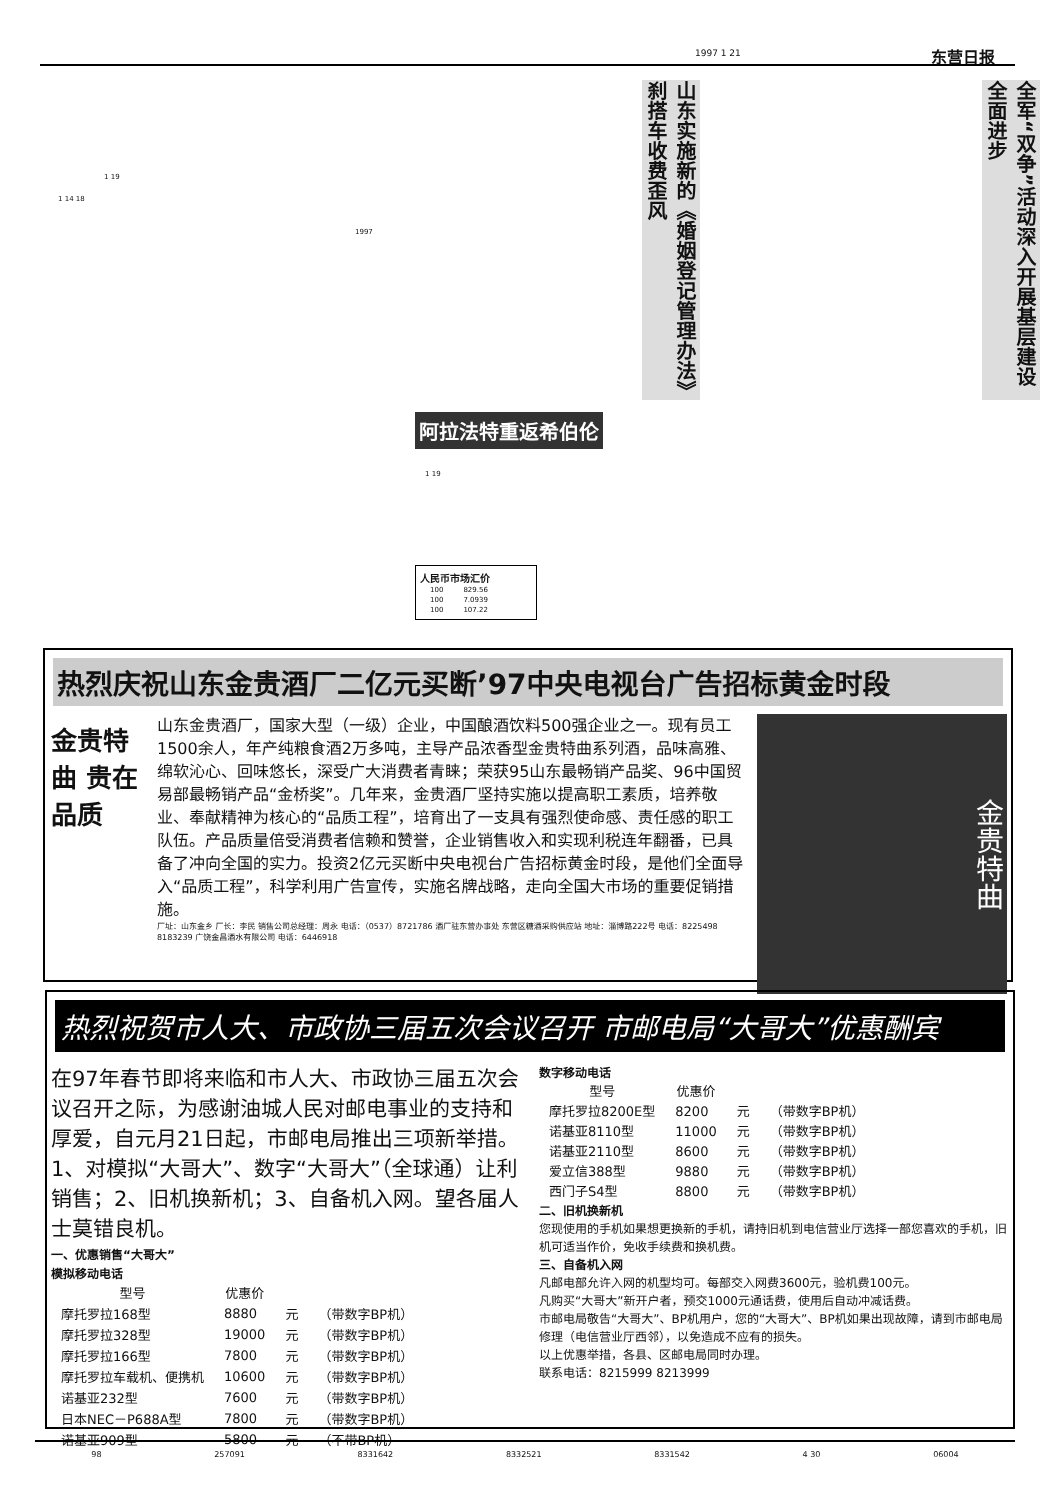1997 1 21 东营日报
全军“双争”活动深入开展基层建设全面进步
山东实施新的《婚姻登记管理办法》刹搭车收费歪风
1 19
1 14 18
1997
阿拉法特重返希伯伦
1 19
人民币市场汇价
| 100 | 829.56 |
| 100 | 7.0939 |
| 100 | 107.22 |
热烈庆祝山东金贵酒厂二亿元买断’97中央电视台广告招标黄金时段
金贵特曲 贵在品质
山东金贵酒厂，国家大型（一级）企业，中国酿酒饮料500强企业之一。现有员工1500余人，年产纯粮食酒2万多吨，主导产品浓香型金贵特曲系列酒，品味高雅、绵软沁心、回味悠长，深受广大消费者青睐；荣获95山东最畅销产品奖、96中国贸易部最畅销产品“金桥奖”。几年来，金贵酒厂坚持实施以提高职工素质，培养敬业、奉献精神为核心的“品质工程”，培育出了一支具有强烈使命感、责任感的职工队伍。产品质量倍受消费者信赖和赞誉，企业销售收入和实现利税连年翻番，已具备了冲向全国的实力。投资2亿元买断中央电视台广告招标黄金时段，是他们全面导入“品质工程”，科学利用广告宣传，实施名牌战略，走向全国大市场的重要促销措施。
厂址：山东金乡 厂长：李民 销售公司总经理：周永 电话：（0537）8721786 酒厂驻东营办事处 东营区糖酒采购供应站 地址：淄博路222号 电话：8225498 8183239 广饶金昌酒水有限公司 电话：6446918
金贵特曲
热烈祝贺市人大、市政协三届五次会议召开 市邮电局“大哥大”优惠酬宾
在97年春节即将来临和市人大、市政协三届五次会议召开之际，为感谢油城人民对邮电事业的支持和厚爱，自元月21日起，市邮电局推出三项新举措。1、对模拟“大哥大”、数字“大哥大”（全球通）让利销售；2、旧机换新机；3、自备机入网。望各届人士莫错良机。
一、优惠销售“大哥大”
模拟移动电话
| 型号 | 优惠价 | | |
| --- | --- | --- | --- |
| 摩托罗拉168型 | 8880 | 元 | （带数字BP机） |
| 摩托罗拉328型 | 19000 | 元 | （带数字BP机） |
| 摩托罗拉166型 | 7800 | 元 | （带数字BP机） |
| 摩托罗拉车载机、便携机 | 10600 | 元 | （带数字BP机） |
| 诺基亚232型 | 7600 | 元 | （带数字BP机） |
| 日本NEC－P688A型 | 7800 | 元 | （带数字BP机） |
| 诺基亚909型 | 5800 | 元 | （不带BP机） |
数字移动电话
| 型号 | 优惠价 | | |
| --- | --- | --- | --- |
| 摩托罗拉8200E型 | 8200 | 元 | （带数字BP机） |
| 诺基亚8110型 | 11000 | 元 | （带数字BP机） |
| 诺基亚2110型 | 8600 | 元 | （带数字BP机） |
| 爱立信388型 | 9880 | 元 | （带数字BP机） |
| 西门子S4型 | 8800 | 元 | （带数字BP机） |
二、旧机换新机
您现使用的手机如果想更换新的手机，请持旧机到电信营业厅选择一部您喜欢的手机，旧机可适当作价，免收手续费和换机费。
三、自备机入网
凡邮电部允许入网的机型均可。每部交入网费3600元，验机费100元。
凡购买“大哥大”新开户者，预交1000元通话费，使用后自动冲减话费。
市邮电局敬告“大哥大”、BP机用户，您的“大哥大”、BP机如果出现故障，请到市邮电局修理（电信营业厅西邻），以免造成不应有的损失。
以上优惠举措，各县、区邮电局同时办理。
联系电话：8215999 8213999
98 257091 8331642 8332521 8331542 4 30 06004